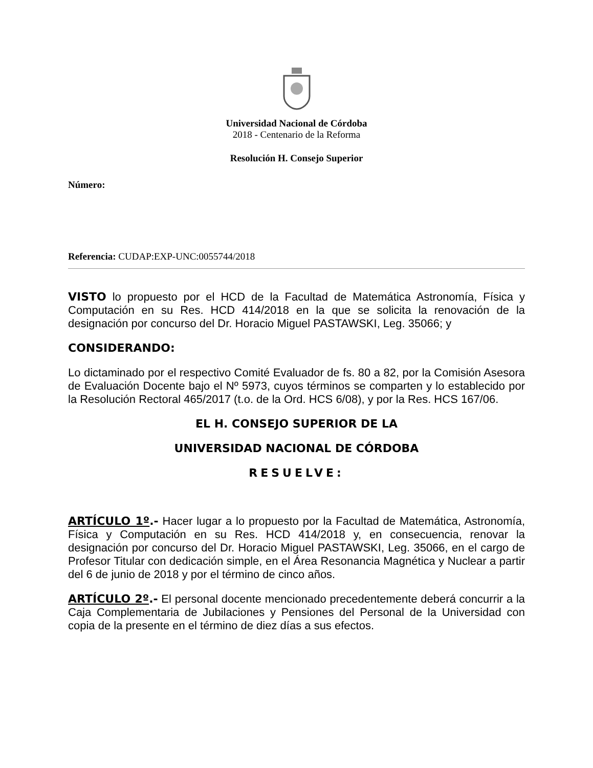Universidad Nacional de Córdoba
2018 - Centenario de la Reforma
Resolución H. Consejo Superior
Número:
Referencia: CUDAP:EXP-UNC:0055744/2018
VISTO lo propuesto por el HCD de la Facultad de Matemática Astronomía, Física y Computación en su Res. HCD 414/2018 en la que se solicita la renovación de la designación por concurso del Dr. Horacio Miguel PASTAWSKI, Leg. 35066; y
CONSIDERANDO:
Lo dictaminado por el respectivo Comité Evaluador de fs. 80 a 82, por la Comisión Asesora de Evaluación Docente bajo el Nº 5973, cuyos términos se comparten y lo establecido por la Resolución Rectoral 465/2017 (t.o. de la Ord. HCS 6/08), y por la Res. HCS 167/06.
EL H. CONSEJO SUPERIOR DE LA
UNIVERSIDAD NACIONAL DE CÓRDOBA
RESUELVE:
ARTÍCULO 1º.- Hacer lugar a lo propuesto por la Facultad de Matemática, Astronomía, Física y Computación en su Res. HCD 414/2018 y, en consecuencia, renovar la designación por concurso del Dr. Horacio Miguel PASTAWSKI, Leg. 35066, en el cargo de Profesor Titular con dedicación simple, en el Área Resonancia Magnética y Nuclear a partir del 6 de junio de 2018 y por el término de cinco años.
ARTÍCULO 2º.- El personal docente mencionado precedentemente deberá concurrir a la Caja Complementaria de Jubilaciones y Pensiones del Personal de la Universidad con copia de la presente en el término de diez días a sus efectos.